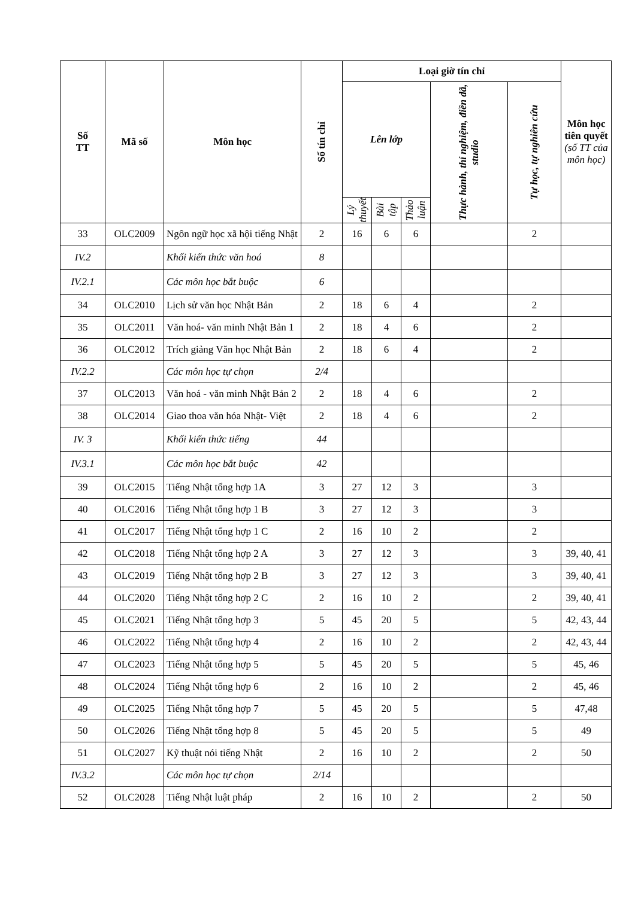| Số TT | Mã số | Môn học | Số tín chỉ | Loại giờ tín chỉ | | | | | Môn học tiên quyết (số TT của môn học) |
| --- | --- | --- | --- | --- | --- | --- | --- | --- | --- |
| | | | | Lên lớp | | | Thực hành, thí nghiệm, điền dã, studio | Tự học, tự nghiên cứu | |
| | | | | Lý thuyết | Bài tập | Thảo luận | | | |
| 33 | OLC2009 | Ngôn ngữ học xã hội tiếng Nhật | 2 | 16 | 6 | 6 | | 2 | |
| IV.2 | | Khối kiến thức văn hoá | 8 | | | | | | |
| IV.2.1 | | Các môn học bắt buộc | 6 | | | | | | |
| 34 | OLC2010 | Lịch sử văn học Nhật Bản | 2 | 18 | 6 | 4 | | 2 | |
| 35 | OLC2011 | Văn hoá- văn minh Nhật Bản 1 | 2 | 18 | 4 | 6 | | 2 | |
| 36 | OLC2012 | Trích giảng Văn học Nhật Bản | 2 | 18 | 6 | 4 | | 2 | |
| IV.2.2 | | Các môn học tự chọn | 2/4 | | | | | | |
| 37 | OLC2013 | Văn hoá - văn minh Nhật Bản 2 | 2 | 18 | 4 | 6 | | 2 | |
| 38 | OLC2014 | Giao thoa văn hóa Nhật- Việt | 2 | 18 | 4 | 6 | | 2 | |
| IV. 3 | | Khối kiến thức tiếng | 44 | | | | | | |
| IV.3.1 | | Các môn học bắt buộc | 42 | | | | | | |
| 39 | OLC2015 | Tiếng Nhật tổng hợp 1A | 3 | 27 | 12 | 3 | | 3 | |
| 40 | OLC2016 | Tiếng Nhật tổng hợp 1 B | 3 | 27 | 12 | 3 | | 3 | |
| 41 | OLC2017 | Tiếng Nhật tổng hợp 1 C | 2 | 16 | 10 | 2 | | 2 | |
| 42 | OLC2018 | Tiếng Nhật tổng hợp 2 A | 3 | 27 | 12 | 3 | | 3 | 39, 40, 41 |
| 43 | OLC2019 | Tiếng Nhật tổng hợp 2 B | 3 | 27 | 12 | 3 | | 3 | 39, 40, 41 |
| 44 | OLC2020 | Tiếng Nhật tổng hợp 2 C | 2 | 16 | 10 | 2 | | 2 | 39, 40, 41 |
| 45 | OLC2021 | Tiếng Nhật tổng hợp 3 | 5 | 45 | 20 | 5 | | 5 | 42, 43, 44 |
| 46 | OLC2022 | Tiếng Nhật tổng hợp 4 | 2 | 16 | 10 | 2 | | 2 | 42, 43, 44 |
| 47 | OLC2023 | Tiếng Nhật tổng hợp 5 | 5 | 45 | 20 | 5 | | 5 | 45, 46 |
| 48 | OLC2024 | Tiếng Nhật tổng hợp 6 | 2 | 16 | 10 | 2 | | 2 | 45, 46 |
| 49 | OLC2025 | Tiếng Nhật tổng hợp 7 | 5 | 45 | 20 | 5 | | 5 | 47,48 |
| 50 | OLC2026 | Tiếng Nhật tổng hợp 8 | 5 | 45 | 20 | 5 | | 5 | 49 |
| 51 | OLC2027 | Kỹ thuật nói tiếng Nhật | 2 | 16 | 10 | 2 | | 2 | 50 |
| IV.3.2 | | Các môn học tự chọn | 2/14 | | | | | | |
| 52 | OLC2028 | Tiếng Nhật luật pháp | 2 | 16 | 10 | 2 | | 2 | 50 |